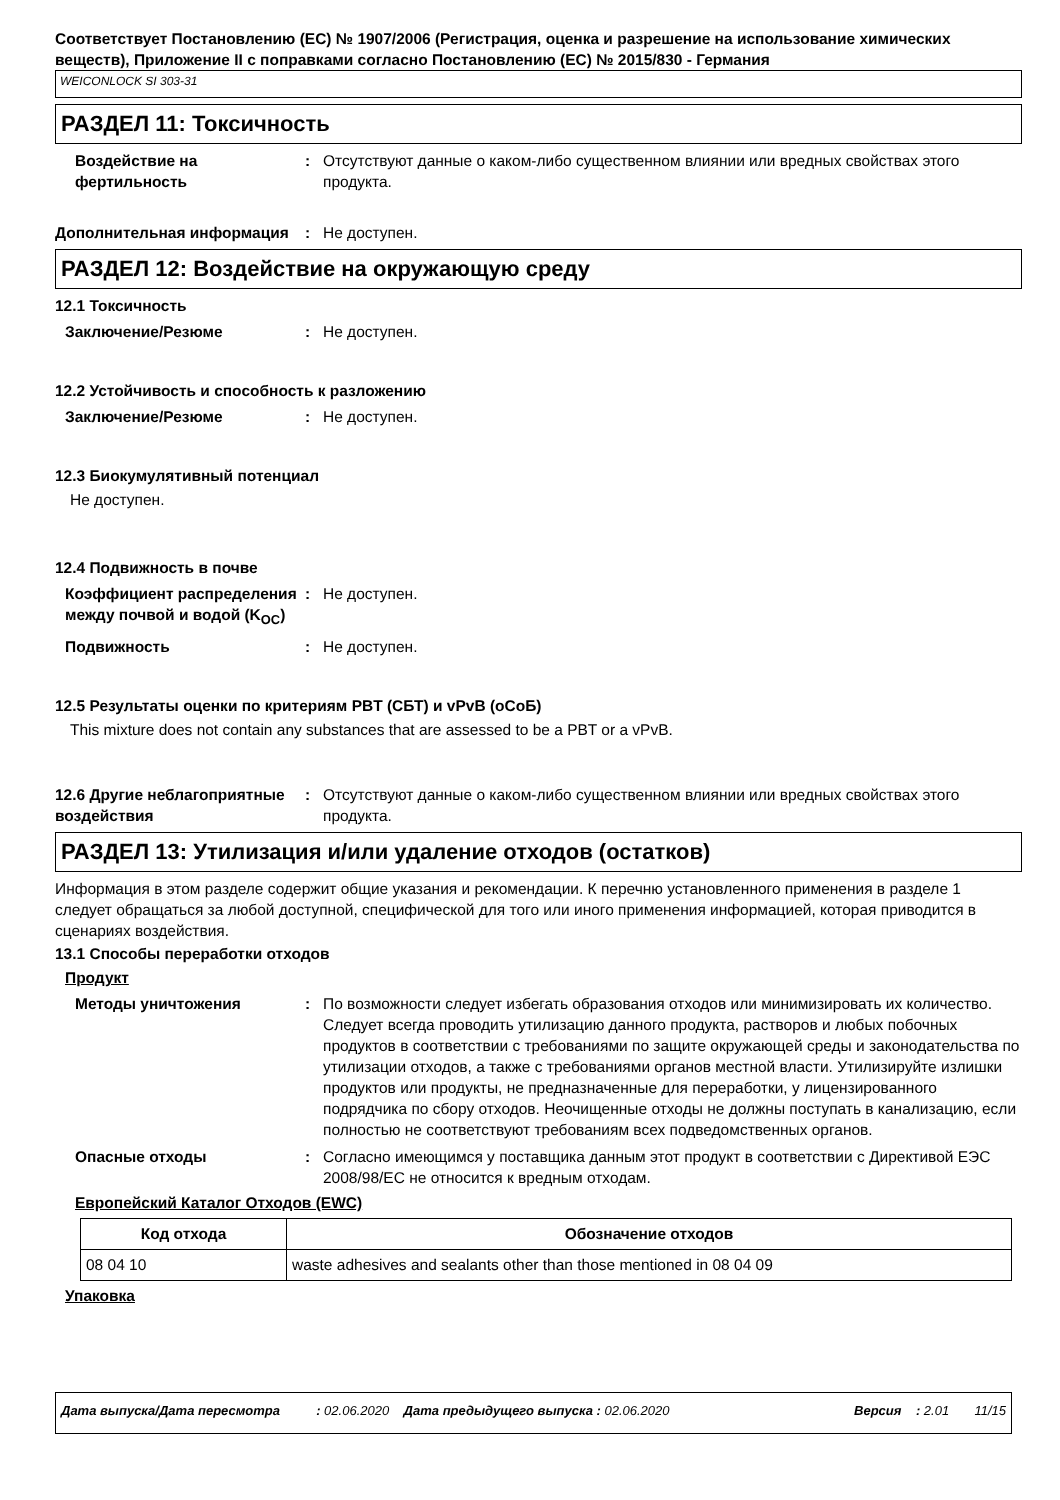Соответствует Постановлению (EC) № 1907/2006 (Регистрация, оценка и разрешение на использование химических веществ), Приложение II с поправками согласно Постановлению (ЕС) № 2015/830 - Германия
WEICONLOCK SI 303-31
РАЗДЕЛ 11: Токсичность
Воздействие на фертильность
: Отсутствуют данные о каком-либо существенном влиянии или вредных свойствах этого продукта.
Дополнительная информация : Не доступен.
РАЗДЕЛ 12: Воздействие на окружающую среду
12.1 Токсичность
Заключение/Резюме : Не доступен.
12.2 Устойчивость и способность к разложению
Заключение/Резюме : Не доступен.
12.3 Биокумулятивный потенциал
Не доступен.
12.4 Подвижность в почве
Коэффициент распределения между почвой и водой (K<sub>OC</sub>)
: Не доступен.
Подвижность : Не доступен.
12.5 Результаты оценки по критериям PBT (СБТ) и vPvB (оСоБ)
This mixture does not contain any substances that are assessed to be a PBT or a vPvB.
12.6 Другие неблагоприятные воздействия
: Отсутствуют данные о каком-либо существенном влиянии или вредных свойствах этого продукта.
РАЗДЕЛ 13: Утилизация и/или удаление отходов (остатков)
Информация в этом разделе содержит общие указания и рекомендации. К перечню установленного применения в разделе 1 следует обращаться за любой доступной, специфической для того или иного применения информацией, которая приводится в сценариях воздействия.
13.1 Способы переработки отходов
Продукт
Методы уничтожения : По возможности следует избегать образования отходов или минимизировать их количество. Следует всегда проводить утилизацию данного продукта, растворов и любых побочных продуктов в соответствии с требованиями по защите окружающей среды и законодательства по утилизации отходов, а также с требованиями органов местной власти. Утилизируйте излишки продуктов или продукты, не предназначенные для переработки, у лицензированного подрядчика по сбору отходов. Неочищенные отходы не должны поступать в канализацию, если полностью не соответствуют требованиям всех подведомственных органов.
Опасные отходы : Согласно имеющимся у поставщика данным этот продукт в соответствии с Директивой ЕЭС 2008/98/EC не относится к вредным отходам.
Европейский Каталог Отходов (EWC)
| Код отхода | Обозначение отходов |
| --- | --- |
| 08 04 10 | waste adhesives and sealants other than those mentioned in 08 04 09 |
Упаковка
Дата выпуска/Дата пересмотра : 02.06.2020 Дата предыдущего выпуска : 02.06.2020 Версия : 2.01 11/15